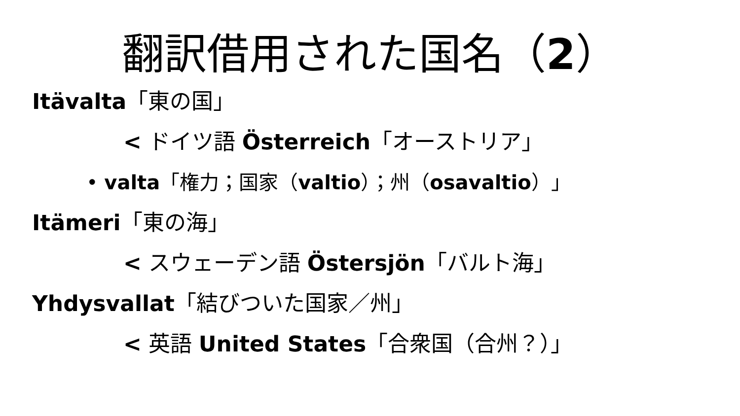翻訳借用された国名（2）
Itävalta「東の国」
< ドイツ語 Österreich「オーストリア」
• valta「権力；国家（valtio）；州（osavaltio）」
Itämeri「東の海」
< スウェーデン語 Östersjön「バルト海」
Yhdysvallat「結びついた国家／州」
< 英語 United States「合衆国（合州？）」